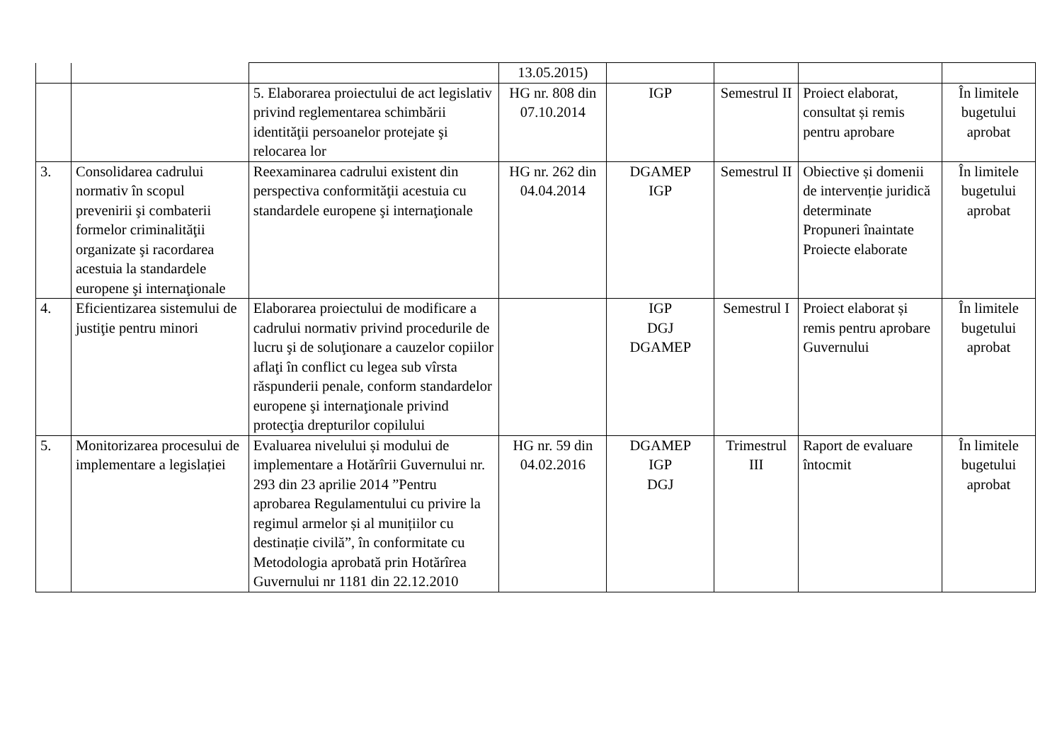| | | | 13.05.2015) | | | | |
| | | 5. Elaborarea proiectului de act legislativ privind reglementarea schimbării identităţii persoanelor protejate şi relocarea lor | HG nr. 808 din 07.10.2014 | IGP | Semestrul II | Proiect elaborat, consultat și remis pentru aprobare | În limitele bugetului aprobat |
| 3. | Consolidarea cadrului normativ în scopul prevenirii şi combaterii formelor criminalităţii organizate şi racordarea acestuia la standardele europene şi internaţionale | Reexaminarea cadrului existent din perspectiva conformităţii acestuia cu standardele europene şi internaţionale | HG nr. 262 din 04.04.2014 | DGAMEP IGP | Semestrul II | Obiective și domenii de intervenție juridică determinate Propuneri înaintate Proiecte elaborate | În limitele bugetului aprobat |
| 4. | Eficientizarea sistemului de justiţie pentru minori | Elaborarea proiectului de modificare a cadrului normativ privind procedurile de lucru şi de soluţionare a cauzelor copiilor aflaţi în conflict cu legea sub vîrsta răspunderii penale, conform standardelor europene şi internaţionale privind protecţia drepturilor copilului | | IGP DGJ DGAMEP | Semestrul I | Proiect elaborat și remis pentru aprobare Guvernului | În limitele bugetului aprobat |
| 5. | Monitorizarea procesului de implementare a legislației | Evaluarea nivelului și modului de implementare a Hotărîrii Guvernului nr. 293 din 23 aprilie 2014 ”Pentru aprobarea Regulamentului cu privire la regimul armelor și al munițiilor cu destinație civilă”, în conformitate cu Metodologia aprobată prin Hotărîrea Guvernului nr 1181 din 22.12.2010 | HG nr. 59 din 04.02.2016 | DGAMEP IGP DGJ | Trimestrul III | Raport de evaluare întocmit | În limitele bugetului aprobat |